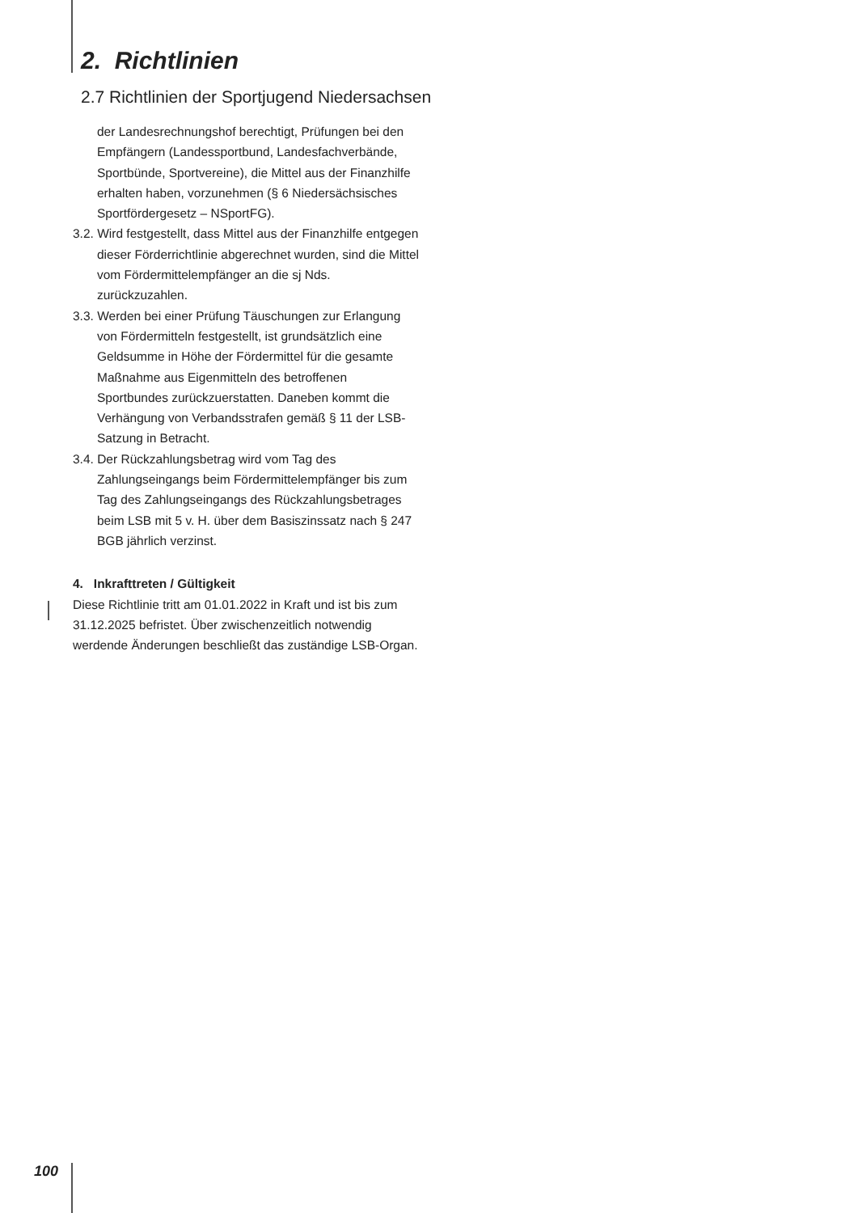2. Richtlinien
2.7 Richtlinien der Sportjugend Niedersachsen
der Landesrechnungshof berechtigt, Prüfungen bei den Empfängern (Landessportbund, Landesfachverbände, Sportbünde, Sportvereine), die Mittel aus der Finanzhilfe erhalten haben, vorzunehmen (§ 6 Niedersächsisches Sportfördergesetz – NSportFG).
3.2. Wird festgestellt, dass Mittel aus der Finanzhilfe entgegen dieser Förderrichtlinie abgerechnet wurden, sind die Mittel vom Fördermittelempfänger an die sj Nds. zurückzuzahlen.
3.3. Werden bei einer Prüfung Täuschungen zur Erlangung von Fördermitteln festgestellt, ist grundsätzlich eine Geldsumme in Höhe der Fördermittel für die gesamte Maßnahme aus Eigenmitteln des betroffenen Sportbundes zurückzuerstatten. Daneben kommt die Verhängung von Verbandsstrafen gemäß § 11 der LSB-Satzung in Betracht.
3.4. Der Rückzahlungsbetrag wird vom Tag des Zahlungseingangs beim Fördermittelempfänger bis zum Tag des Zahlungseingangs des Rückzahlungsbetrages beim LSB mit 5 v. H. über dem Basiszinssatz nach § 247 BGB jährlich verzinst.
4. Inkrafttreten / Gültigkeit
Diese Richtlinie tritt am 01.01.2022 in Kraft und ist bis zum 31.12.2025 befristet. Über zwischenzeitlich notwendig werdende Änderungen beschließt das zuständige LSB-Organ.
100